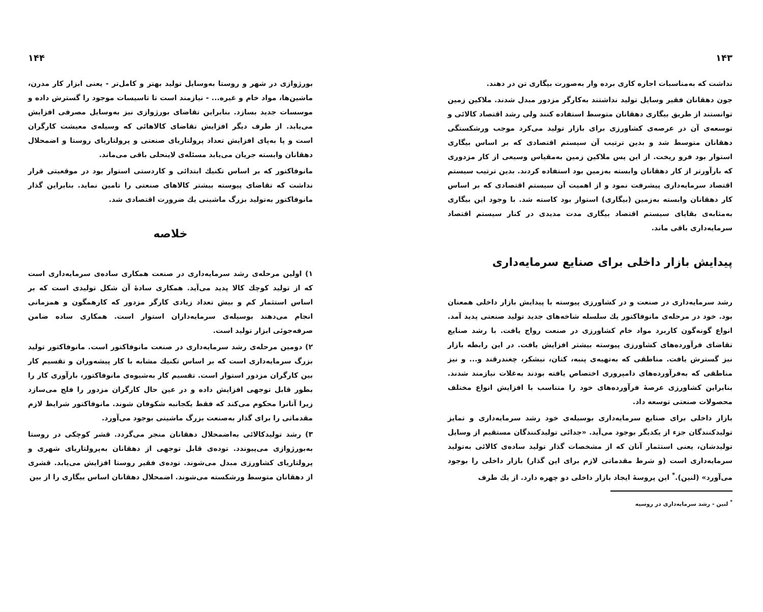۱۴۳
نداشت که به‌مناسبات اجاره کاری برده وار به‌صورت بیگاری تن در دهند.
جون دهقانان فقیر وسایل تولید نداشتند به‌کارگر مزدور مبدل شدند. ملاکین زمین توانستند از طریق بیگاری دهقانان متوسط استفاده کنند ولی رشد اقتصاد کالائی و توسعه‌ی آن در عرصه‌ی کشاورزی برای بازار تولید می‌کرد موجب ورشکستگی دهقانان متوسط شد و بدین ترتیب آن سیستم اقتصادی که بر اساس بیگاری استوار بود فرو ریخت. از این پس ملاکین زمین به‌مقیاس وسیعی از کار مزدوری که بارآورتر از کار دهقانان وابسته به‌زمین بود استفاده کردند. بدین ترتیب سیستم اقتصاد سرمایه‌داری پیشرفت نمود و از اهمیت آن سیستم اقتصادی که بر اساس کار دهقانان وابسته به‌زمین (بیگاری) استوار بود کاسته شد. با وجود این بیگاری به‌مثابه‌ی بقایای سیستم اقتصاد بیگاری مدت مدیدی در کنار سیستم اقتصاد سرمایه‌داری باقی ماند.
پیدایش بازار داخلی برای صنایع سرمایه‌داری
رشد سرمایه‌داری در صنعت و در کشاورزی پیوسته با پیدایش بازار داخلی همعنان بود. خود در مرحله‌ی مانوفاکتور یك سلسله شاخه‌های جدید تولید صنعتی پدید آمد. انواع گونه‌گون کاربرد مواد خام کشاورزی در صنعت رواج یافت. با رشد صنایع تقاضای فرآورده‌های کشاورزی پیوسته بیشتر افزایش یافت. در این رابطه بازار نیز گسترش یافت. مناطقی که به‌تهیه‌ی پنبه، کتان، نیشکر، چغندرقند و... و نیز مناطقی که به‌فرآورده‌های دامپروری اختصاص یافته بودند به‌غلات نیازمند شدند. بنابراین کشاورزی عرصهٔ فرآورده‌های خود را متناسب با افزایش انواع مختلف محصولات صنعتی توسعه داد.
بازار داخلی برای صنایع سرمایه‌داری بوسیله‌ی خود رشد سرمایه‌داری و تمایز تولیدکنندگان جزء از یکدیگر بوجود می‌آید. «جدائی تولیدکنندگان مستقیم از وسایل تولیدشان، یعنی استثمار آنان که از مشخصات گذار تولید ساده‌ی کالائی به‌تولید سرمایه‌داری است (و شرط مقدماتی لازم برای این گذار) بازار داخلی را بوجود می‌آورد» (لنین).<sup>*</sup> این پروسهٔ ایجاد بازار داخلی دو چهره دارد. از یك طرف
<sup>*</sup> لنین - رشد سرمایه‌داری در روسیه
۱۴۴
بورژوازی در شهر و روستا به‌وسایل تولید بهتر و کامل‌تر - یعنی ابزار کار مدرن، ماشین‌ها، مواد خام و غیره... - نیازمند است تا تاسیسات موجود را گسترش داده و موسسات جدید بسازد. بنابراین تقاضای بورژوازی نیز به‌وسایل مصرفی افزایش می‌یابد. از طرف دیگر افزایش تقاضای کالاهائی که وسیله‌ی معیشت کارگران است و پا به‌پای افزایش تعداد پرولتاریای صنعتی و پرولتاریای روستا و اضمحلال دهقانان وابسته جریان می‌یابد مسئله‌ی لاینحلی باقی می‌ماند.
مانوفاکتور که بر اساس تکنیك ابتدائی و کاردستی استوار بود در موقعیتی قرار نداشت که تقاضای پیوسته بیشتر کالاهای صنعتی را تامین نماید. بنابراین گذار مانوفاکتور به‌تولید بزرگ ماشینی یك ضرورت اقتصادی شد.
خلاصه
۱) اولین مرحله‌ی رشد سرمایه‌داری در صنعت همکاری ساده‌ی سرمایه‌داری است که از تولید کوچك کالا پدید می‌آید. همکاری سادهٔ آن شکل تولیدی است که بر اساس استثمار کم و بیش تعداد زیادی کارگر مزدور که کارهمگون و همزمانی انجام می‌دهند بوسیله‌ی سرمایه‌داران استوار است. همکاری ساده ضامن صرفه‌جوئی ابزار تولید است.
۲) دومین مرحله‌ی رشد سرمایه‌داری در صنعت مانوفاکتور است. مانوفاکتور تولید بزرگ سرمایه‌داری است که بر اساس تکنیك مشابه با کار پیشه‌وران و تقسیم کار بین کارگران مزدور استوار است. تقسیم کار به‌شیوه‌ی مانوفاکتور، بارآوری کار را بطور قابل توجهی افزایش داده و در عین حال کارگران مزدور را فلج می‌سازد زیرا آنانرا محکوم می‌کند که فقط یکجانبه شکوفان شوند. مانوفاکتور شرایط لازم مقدماتی را برای گذار به‌صنعت بزرگ ماشینی بوجود می‌آورد.
۳) رشد تولیدکالائی به‌اضمحلال دهقانان منجر می‌گردد. قشر کوچکی در روستا به‌بورژوازی می‌پیوندد. توده‌ی قابل توجهی از دهقانان به‌پرولتاریای شهری و پرولتاریای کشاورزی مبدل می‌شوند. توده‌ی فقیر روستا افزایش می‌یابد. قشری از دهقانان متوسط ورشکسته می‌شوند. اضمحلال دهقانان اساس بیگاری را از بین